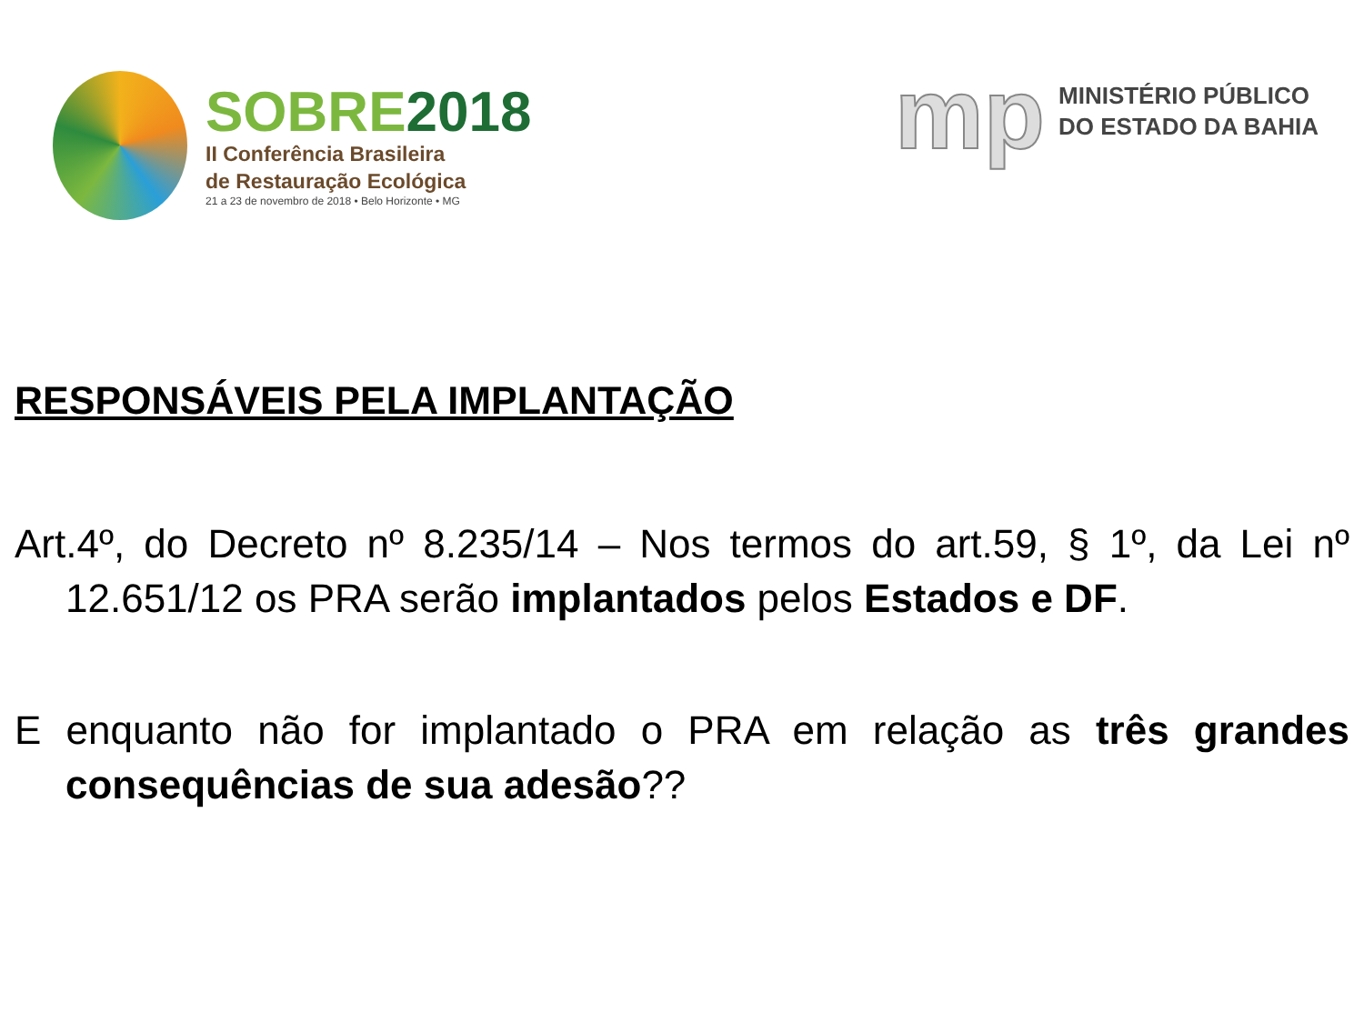SOBRE2018
II Conferência Brasileira
de Restauração Ecológica
21 a 23 de novembro de 2018 • Belo Horizonte • MG
mp
MINISTÉRIO PÚBLICO
DO ESTADO DA BAHIA
RESPONSÁVEIS PELA IMPLANTAÇÃO
Art.4º, do Decreto nº 8.235/14 – Nos termos do art.59, § 1º, da Lei nº 12.651/12 os PRA serão implantados pelos Estados e DF.
E enquanto não for implantado o PRA em relação as três grandes consequências de sua adesão??